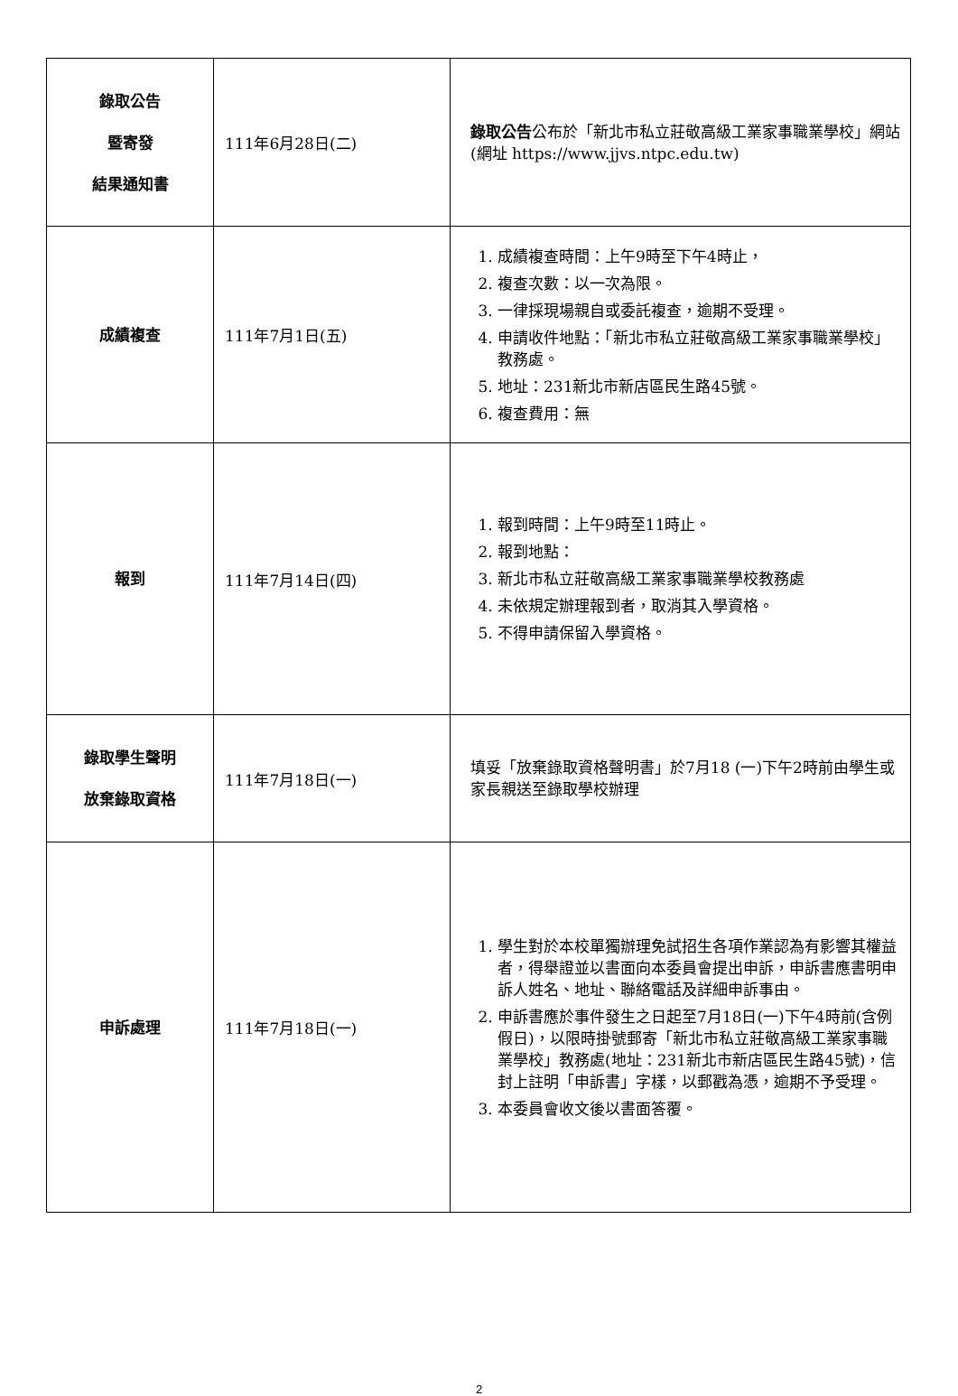| 錄取公告 暨寄發 結果通知書 | 111年6月28日(二) | 錄取公告 公布於「新北市私立莊敬高級工業家事職業學校」網站(網址 https://www.jjvs.ntpc.edu.tw) |
| 成績複查 | 111年7月1日(五) | 1. 成績複查時間：上午9時至下午4時止， 2. 複查次數：以一次為限。 3. 一律採現場親自或委託複查，逾期不受理。 4. 申請收件地點：「新北市私立莊敬高級工業家事職業學校」教務處。 5. 地址：231新北市新店區民生路45號。 6. 複查費用：無 |
| 報到 | 111年7月14日(四) | 1. 報到時間：上午9時至11時止。 2. 報到地點： 3. 新北市私立莊敬高級工業家事職業學校教務處 4. 未依規定辦理報到者，取消其入學資格。 5. 不得申請保留入學資格。 |
| 錄取學生聲明 放棄錄取資格 | 111年7月18日(一) | 填妥「放棄錄取資格聲明書」於7月18 (一)下午2時前由學生或家長親送至錄取學校辦理 |
| 申訴處理 | 111年7月18日(一) | 1. 學生對於本校單獨辦理免試招生各項作業認為有影響其權益者，得舉證並以書面向本委員會提出申訴，申訴書應書明申訴人姓名、地址、聯絡電話及詳細申訴事由。 2. 申訴書應於事件發生之日起至7月18日(一)下午4時前(含例假日)，以限時掛號郵寄「新北市私立莊敬高級工業家事職業學校」教務處(地址：231新北市新店區民生路45號)，信封上註明「申訴書」字樣，以郵戳為憑，逾期不予受理。 3. 本委員會收文後以書面答覆。 |
2